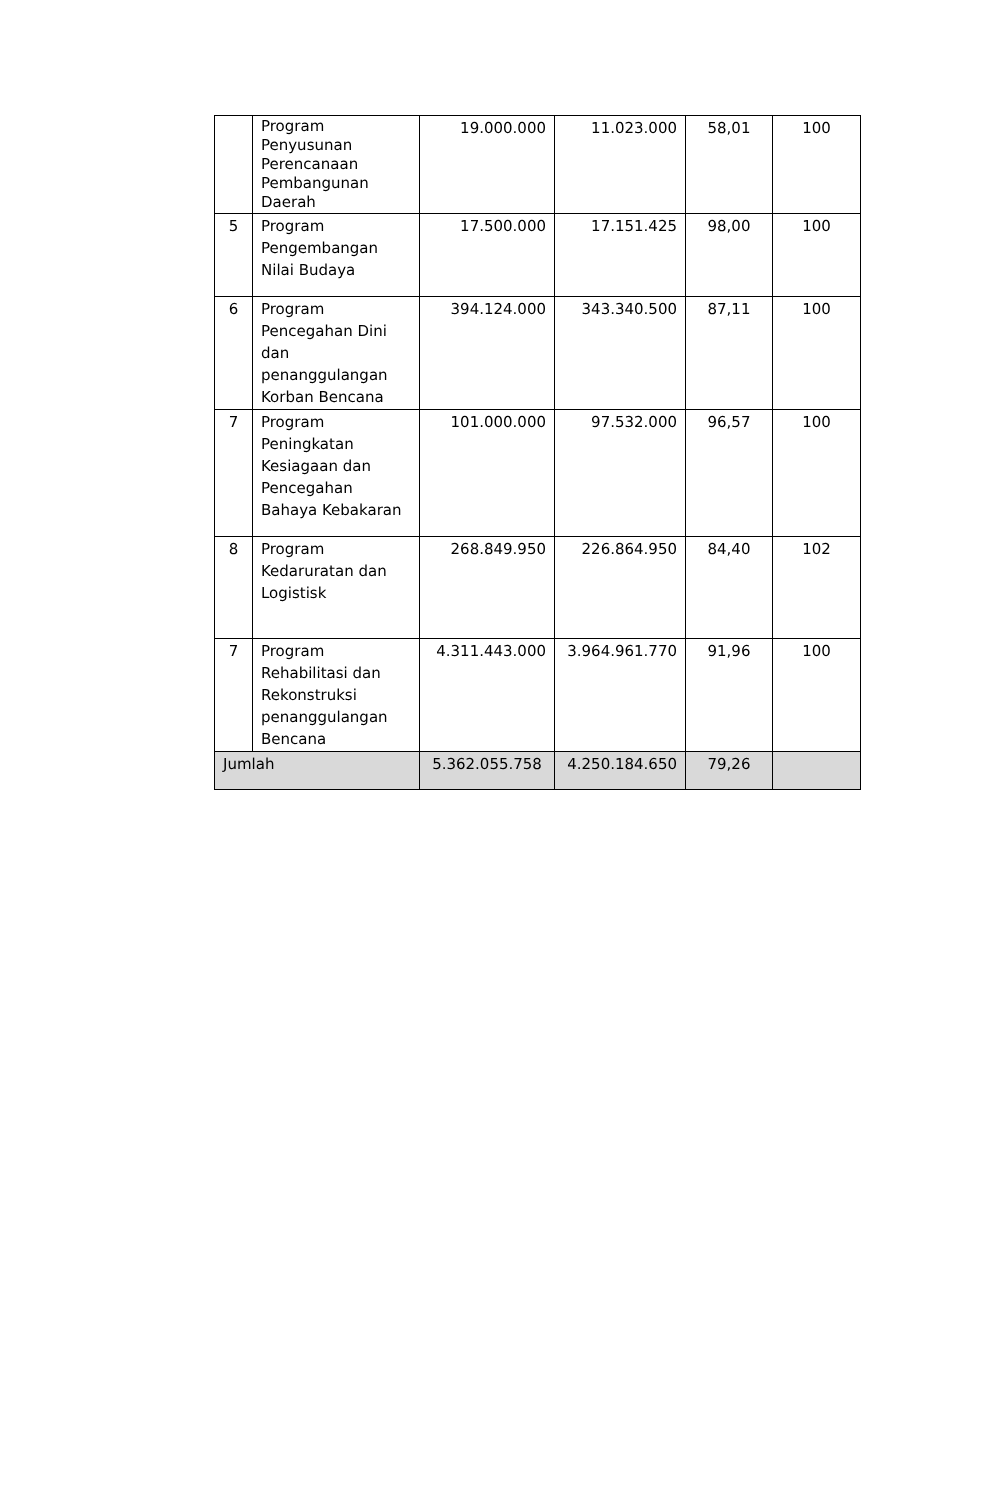| | Program Penyusunan Perencanaan Pembangunan Daerah | 19.000.000 | 11.023.000 | 58,01 | 100 |
| 5 | Program Pengembangan Nilai Budaya | 17.500.000 | 17.151.425 | 98,00 | 100 |
| 6 | Program Pencegahan Dini dan penanggulangan Korban Bencana | 394.124.000 | 343.340.500 | 87,11 | 100 |
| 7 | Program Peningkatan Kesiagaan dan Pencegahan Bahaya Kebakaran | 101.000.000 | 97.532.000 | 96,57 | 100 |
| 8 | Program Kedaruratan dan Logistisk | 268.849.950 | 226.864.950 | 84,40 | 102 |
| 7 | Program Rehabilitasi dan Rekonstruksi penanggulangan Bencana | 4.311.443.000 | 3.964.961.770 | 91,96 | 100 |
| Jumlah | | 5.362.055.758 | 4.250.184.650 | 79,26 | |